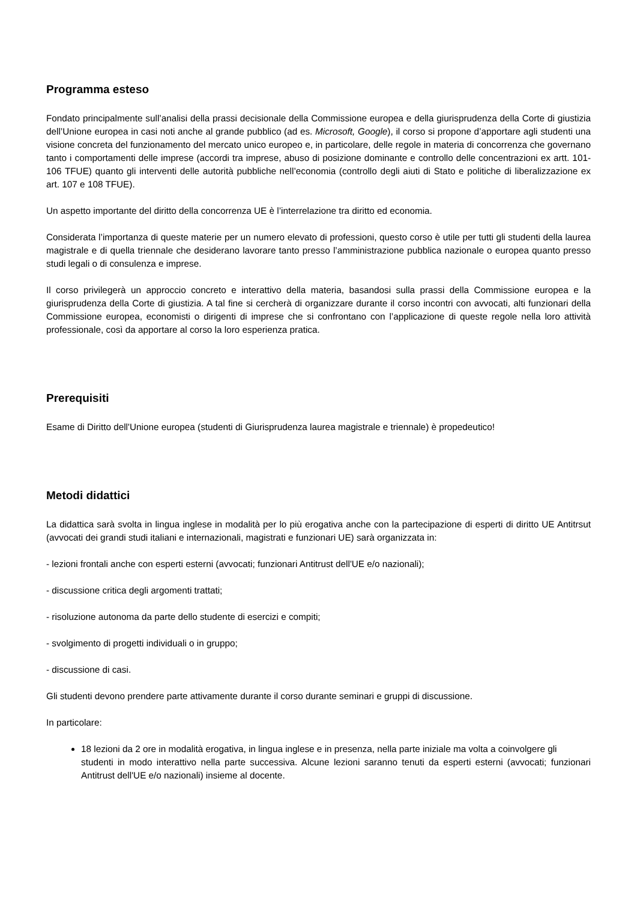Programma esteso
Fondato principalmente sull’analisi della prassi decisionale della Commissione europea e della giurisprudenza della Corte di giustizia dell’Unione europea in casi noti anche al grande pubblico (ad es. Microsoft, Google), il corso si propone d’apportare agli studenti una visione concreta del funzionamento del mercato unico europeo e, in particolare, delle regole in materia di concorrenza che governano tanto i comportamenti delle imprese (accordi tra imprese, abuso di posizione dominante e controllo delle concentrazioni ex artt. 101-106 TFUE) quanto gli interventi delle autorità pubbliche nell’economia (controllo degli aiuti di Stato e politiche di liberalizzazione ex art. 107 e 108 TFUE).
Un aspetto importante del diritto della concorrenza UE è l’interrelazione tra diritto ed economia.
Considerata l’importanza di queste materie per un numero elevato di professioni, questo corso è utile per tutti gli studenti della laurea magistrale e di quella triennale che desiderano lavorare tanto presso l’amministrazione pubblica nazionale o europea quanto presso studi legali o di consulenza e imprese.
Il corso privilegerà un approccio concreto e interattivo della materia, basandosi sulla prassi della Commissione europea e la giurisprudenza della Corte di giustizia. A tal fine si cercherà di organizzare durante il corso incontri con avvocati, alti funzionari della Commissione europea, economisti o dirigenti di imprese che si confrontano con l’applicazione di queste regole nella loro attività professionale, così da apportare al corso la loro esperienza pratica.
Prerequisiti
Esame di Diritto dell'Unione europea (studenti di Giurisprudenza laurea magistrale e triennale) è propedeutico!
Metodi didattici
La didattica sarà svolta in lingua inglese in modalità per lo più erogativa anche con la partecipazione di esperti di diritto UE Antitrsut (avvocati dei grandi studi italiani e internazionali, magistrati e funzionari UE) sarà organizzata in:
- lezioni frontali anche con esperti esterni (avvocati; funzionari Antitrust dell'UE e/o nazionali);
- discussione critica degli argomenti trattati;
- risoluzione autonoma da parte dello studente di esercizi e compiti;
- svolgimento di progetti individuali o in gruppo;
- discussione di casi.
Gli studenti devono prendere parte attivamente durante il corso durante seminari e gruppi di discussione.
In particolare:
18 lezioni da 2 ore in modalità erogativa, in lingua inglese e in presenza, nella parte iniziale ma volta a coinvolgere gli
studenti in modo interattivo nella parte successiva. Alcune lezioni saranno tenuti da esperti esterni (avvocati; funzionari Antitrust dell'UE e/o nazionali) insieme al docente.